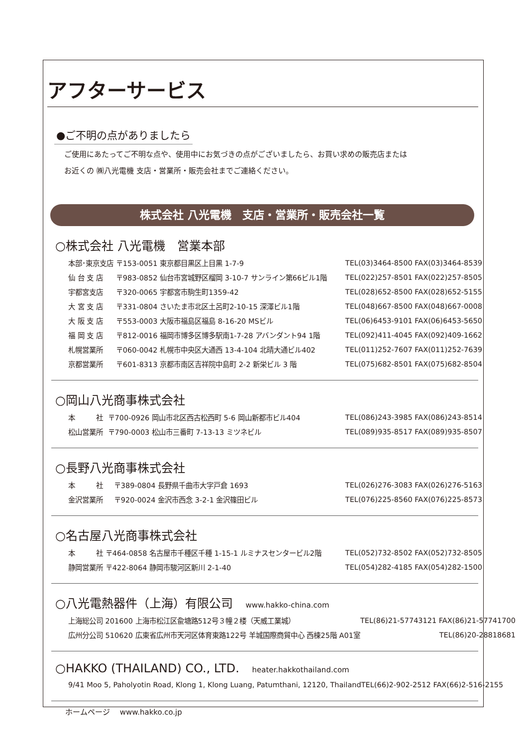アフターサービス
●ご不明の点がありましたら
ご使用にあたってご不明な点や、使用中にお気づきの点がございましたら、お買い求めの販売店または
お近くの ㈱八光電機 支店・営業所・販売会社までご連絡ください。
株式会社 八光電機　支店・営業所・販売会社一覧
○株式会社 八光電機　営業本部
| 本部･東京支店 | 〒153-0051 東京都目黒区上目黒 1-7-9 | TEL(03)3464-8500 FAX(03)3464-8539 |
| 仙 台 支 店 | 〒983-0852 仙台市宮城野区榴岡 3-10-7 サンライン第66ビル1階 | TEL(022)257-8501 FAX(022)257-8505 |
| 宇都宮支店 | 〒320-0065 宇都宮市駒生町1359-42 | TEL(028)652-8500 FAX(028)652-5155 |
| 大 宮 支 店 | 〒331-0804 さいたま市北区土呂町2-10-15 深澤ビル1階 | TEL(048)667-8500 FAX(048)667-0008 |
| 大 阪 支 店 | 〒553-0003 大阪市福島区福島 8-16-20 MSビル | TEL(06)6453-9101 FAX(06)6453-5650 |
| 福 岡 支 店 | 〒812-0016 福岡市博多区博多駅南1-7-28 アバンダント94 1階 | TEL(092)411-4045 FAX(092)409-1662 |
| 札幌営業所 | 〒060-0042 札幌市中央区大通西 13-4-104 北晴大通ビル402 | TEL(011)252-7607 FAX(011)252-7639 |
| 京都営業所 | 〒601-8313 京都市南区吉祥院中島町 2-2 新栄ビル 3 階 | TEL(075)682-8501 FAX(075)682-8504 |
○岡山八光商事株式会社
| 本 社 | 〒700-0926 岡山市北区西古松西町 5-6 岡山新都市ビル404 | TEL(086)243-3985 FAX(086)243-8514 |
| 松山営業所 | 〒790-0003 松山市三番町 7-13-13 ミツネビル | TEL(089)935-8517 FAX(089)935-8507 |
○長野八光商事株式会社
| 本 社 | 〒389-0804 長野県千曲市大字戸倉 1693 | TEL(026)276-3083 FAX(026)276-5163 |
| 金沢営業所 | 〒920-0024 金沢市西念 3-2-1 金沢篠田ビル | TEL(076)225-8560 FAX(076)225-8573 |
○名古屋八光商事株式会社
| 本 社 | 〒464-0858 名古屋市千種区千種 1-15-1 ルミナスセンタービル2階 | TEL(052)732-8502 FAX(052)732-8505 |
| 静岡営業所 | 〒422-8064 静岡市駿河区新川 2-1-40 | TEL(054)282-4185 FAX(054)282-1500 |
○八光電熱器件（上海）有限公司 www.hakko-china.com
| 上海総公司 201600 上海市松江区兪塘路512号３幢２楼（天威工業城） | TEL(86)21-57743121 FAX(86)21-57741700 |
| 広州分公司 510620 広東省広州市天河区体育東路122号 羊城国際商貿中心 西棟25階 A01室 | TEL(86)20-28818681 |
○HAKKO (THAILAND) CO., LTD. heater.hakkothailand.com
| 9/41 Moo 5, Paholyotin Road, Klong 1, Klong Luang, Patumthani, 12120, Thailand | TEL(66)2-902-2512 FAX(66)2-516-2155 |
ホームページ　 www.hakko.co.jp